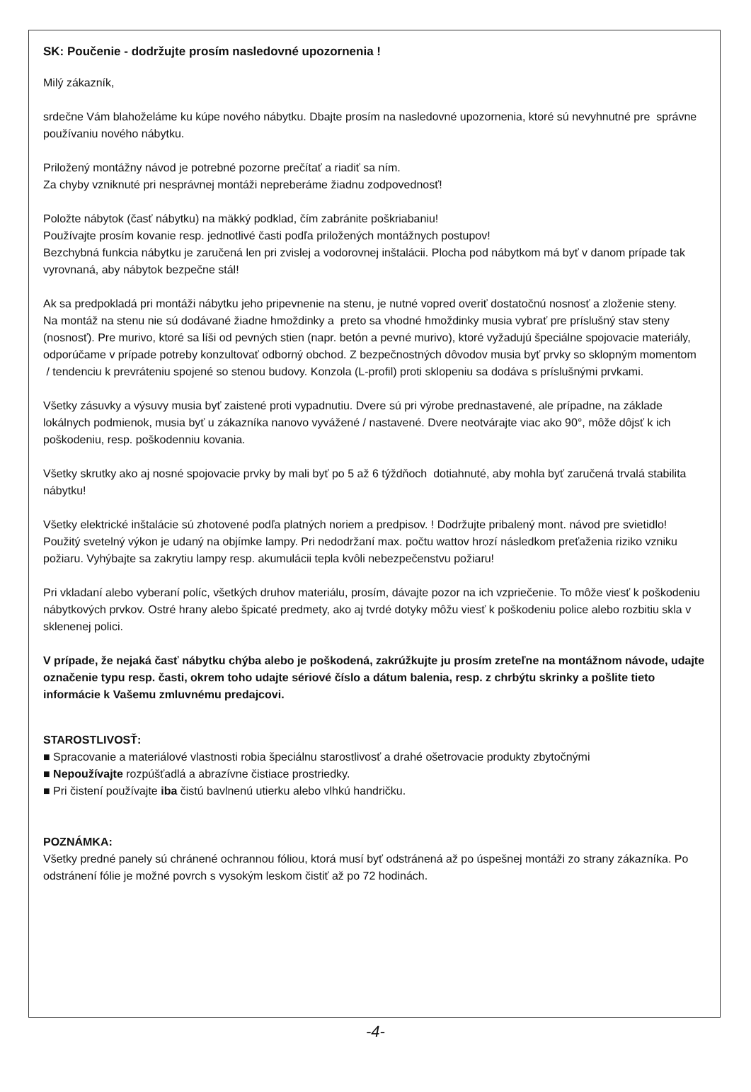SK: Poučenie - dodržujte prosím nasledovné upozornenia !
Milý zákazník,
srdečne Vám blahoželáme ku kúpe nového nábytku. Dbajte prosím na nasledovné upozornenia, ktoré sú nevyhnutné pre správne používaniu nového nábytku.
Priložený montážny návod je potrebné pozorne prečítať a riadiť sa ním.
Za chyby vzniknuté pri nesprávnej montáži nepreberáme žiadnu zodpovednosť!
Položte nábytok (časť nábytku) na mäkký podklad, čím zabránite poškriabaniu!
Používajte prosím kovanie resp. jednotlivé časti podľa priložených montážnych postupov!
Bezchybná funkcia nábytku je zaručená len pri zvislej a vodorovnej inštalácii. Plocha pod nábytkom má byť v danom prípade tak vyrovnaná, aby nábytok bezpečne stál!
Ak sa predpokladá pri montáži nábytku jeho pripevnenie na stenu, je nutné vopred overiť dostatočnú nosnosť a zloženie steny.
Na montáž na stenu nie sú dodávané žiadne hmoždinky a preto sa vhodné hmoždinky musia vybrať pre príslušný stav steny (nosnosť). Pre murivo, ktoré sa líši od pevných stien (napr. betón a pevné murivo), ktoré vyžadujú špeciálne spojovacie materiály, odporúčame v prípade potreby konzultovať odborný obchod. Z bezpečnostných dôvodov musia byť prvky so sklopným momentom / tendenciu k prevráteniu spojené so stenou budovy. Konzola (L-profil) proti sklopeniu sa dodáva s príslušnými prvkami.
Všetky zásuvky a výsuvy musia byť zaistené proti vypadnutiu. Dvere sú pri výrobe prednastavené, ale prípadne, na základe lokálnych podmienok, musia byť u zákazníka nanovo vyvážené / nastavené. Dvere neotvárajte viac ako 90°, môže dôjsť k ich poškodeniu, resp. poškodenniu kovania.
Všetky skrutky ako aj nosné spojovacie prvky by mali byť po 5 až 6 týždňoch dotiahnuté, aby mohla byť zaručená trvalá stabilita nábytku!
Všetky elektrické inštalácie sú zhotovené podľa platných noriem a predpisov. ! Dodržujte pribalený mont. návod pre svietidlo! Použitý svetelný výkon je udaný na objímke lampy. Pri nedodržaní max. počtu wattov hrozí následkom preťaženia riziko vzniku požiaru. Vyhýbajte sa zakrytiu lampy resp. akumulácii tepla kvôli nebezpečenstvu požiaru!
Pri vkladaní alebo vyberaní políc, všetkých druhov materiálu, prosím, dávajte pozor na ich vzpriečenie. To môže viesť k poškodeniu nábytkových prvkov. Ostré hrany alebo špicaté predmety, ako aj tvrdé dotyky môžu viesť k poškodeniu police alebo rozbitiu skla v sklenenej polici.
V prípade, že nejaká časť nábytku chýba alebo je poškodená, zakrúžkujte ju prosím zreteľne na montážnom návode, udajte označenie typu resp. časti, okrem toho udajte sériové číslo a dátum balenia, resp. z chrbýtu skrinky a pošlite tieto informácie k Vašemu zmluvnému predajcovi.
STAROSTLIVOSŤ:
■ Spracovanie a materiálové vlastnosti robia špeciálnu starostlivosť a drahé ošetrovacie produkty zbytočnými
■ Nepoužívajte rozpúšťadlá a abrazívne čistiace prostriedky.
■ Pri čistení používajte iba čistú bavlnenú utierku alebo vlhkú handričku.
POZNÁMKA:
Všetky predné panely sú chránené ochrannou fóliou, ktorá musí byť odstránená až po úspešnej montáži zo strany zákazníka. Po odstránení fólie je možné povrch s vysokým leskom čistiť až po 72 hodinách.
-4-